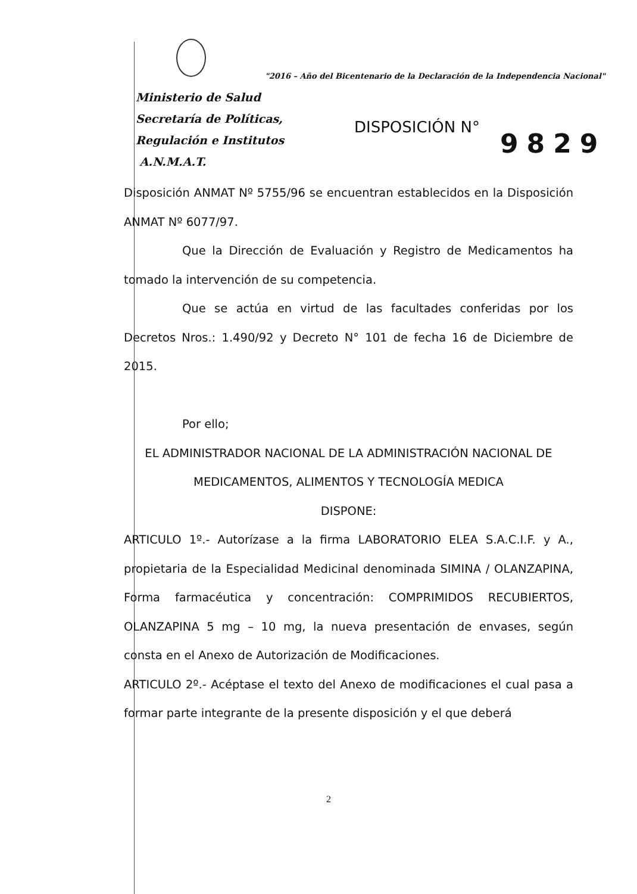"2016 – Año del Bicentenario de la Declaración de la Independencia Nacional"
Ministerio de Salud
Secretaría de Políticas,
Regulación e Institutos
A.N.M.A.T.
DISPOSICIÓN N°
9829
Disposición ANMAT Nº 5755/96 se encuentran establecidos en la Disposición ANMAT Nº 6077/97.
Que la Dirección de Evaluación y Registro de Medicamentos ha tomado la intervención de su competencia.
Que se actúa en virtud de las facultades conferidas por los Decretos Nros.: 1.490/92 y Decreto N° 101 de fecha 16 de Diciembre de 2015.
Por ello;
EL ADMINISTRADOR NACIONAL DE LA ADMINISTRACIÓN NACIONAL DE MEDICAMENTOS, ALIMENTOS Y TECNOLOGÍA MEDICA
DISPONE:
ARTICULO 1º.- Autorízase a la firma LABORATORIO ELEA S.A.C.I.F. y A., propietaria de la Especialidad Medicinal denominada SIMINA / OLANZAPINA, Forma farmacéutica y concentración: COMPRIMIDOS RECUBIERTOS, OLANZAPINA 5 mg – 10 mg, la nueva presentación de envases, según consta en el Anexo de Autorización de Modificaciones.
ARTICULO 2º.- Acéptase el texto del Anexo de modificaciones el cual pasa a formar parte integrante de la presente disposición y el que deberá
2